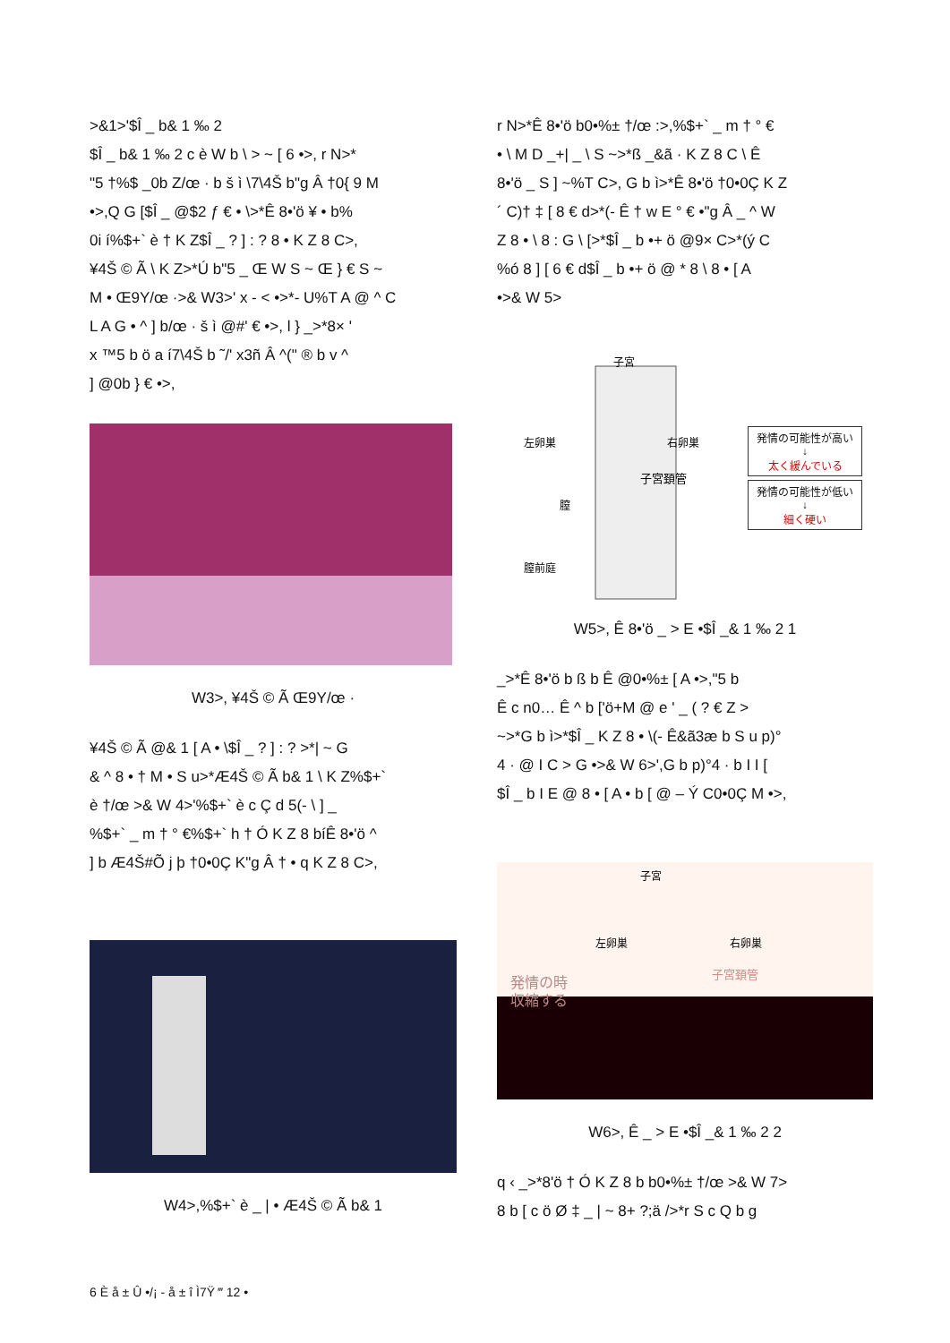>&1>'$Î _ b& 1 ‰ 2
$Î _ b& 1 ‰ 2 c è W b \ > ~ [ 6 •>, r N>*
"5 †%$ _0b Z/œ · b š ì \7\4Š b"g Â †0{ 9 M
•>,Q G [$Î _ @$2 ƒ € • \>*Ê 8•'ö ¥ • b%
0i í%$+` è † K Z$Î _ ? ] : ? 8 • K Z 8 C>,
¥4Š © Ã \ K Z>*Ú b"5 _ Œ W S ~ Œ } € S ~
M • Œ9Y/œ ·>& W3>' x - < •>*- U%T A @ ^ C
L A G • ^ ] b/œ · š ì @#' € •>, l } _>*8× '
x ™5 b ö a í7\4Š b ˜/' x3ñ Â ^(" ® b v ^
] @0b } € •>,
W3>, ¥4Š © Ã Œ9Y/œ ·
¥4Š © Ã @& 1 [ A • \$Î _ ? ] : ? >*| ~ G
& ^ 8 • † M • S u>*Æ4Š © Ã b& 1 \ K Z%$+`
è †/œ >& W 4>'%$+` è c Ç d 5(- \ ] _
%$+` _ m † ° €%$+` h † Ó K Z 8 bíÊ 8•'ö ^
] b Æ4Š#Õ j þ †0•0Ç K"g Â † • q K Z 8 C>,
W4>,%$+` è _ | • Æ4Š © Ã b& 1
r N>*Ê 8•'ö b0•%± †/œ :>,%$+` _ m † ° €
• \ M D _+| _ \ S ~>*ß _&ã · K Z 8 C \ Ê
8•'ö _ S ] ~%T C>, G b ì>*Ê 8•'ö †0•0Ç K Z
´ C)† ‡ [ 8 € d>*(- Ê † w E ° € •"g Â _ ^ W
Z 8 • \ 8 : G \ [>*$Î _ b •+ ö @9× C>*(ý C
%ó 8 ] [ 6 € d$Î _ b •+ ö @ * 8 \ 8 • [ A
•>& W 5>
子宮
左卵巣
右卵巣
子宮頚管
膣
膣前庭
発情の可能性が高い
↓
太く緩んでいる
発情の可能性が低い
↓
細く硬い
W5>, Ê 8•'ö _ > E •$Î _& 1 ‰ 2 1
_>*Ê 8•'ö b ß b Ê @0•%± [ A •>,"5 b
Ê c n0… Ê ^ b ['ö+M @ e ' _ ( ? € Z >
~>*G b ì>*$Î _ K Z 8 • \(- Ê&ã3æ b S u p)°
4 · @ I C > G •>& W 6>',G b p)°4 · b I I [
$Î _ b I E @ 8 • [ A • b [ @ – Ý C0•0Ç M •>,
子宮
左卵巣
右卵巣
子宮頚管
発情の時
収縮する
W6>, Ê _ > E •$Î _& 1 ‰ 2 2
q ‹ _>*8'ö † Ó K Z 8 b b0•%± †/œ >& W 7>
8 b [ c ö Ø ‡ _ | ~ 8+ ?;ä />*r S c Q b g
6 È å ± Û •/¡ - å ± î Ì7Ÿ ‴ 12 •